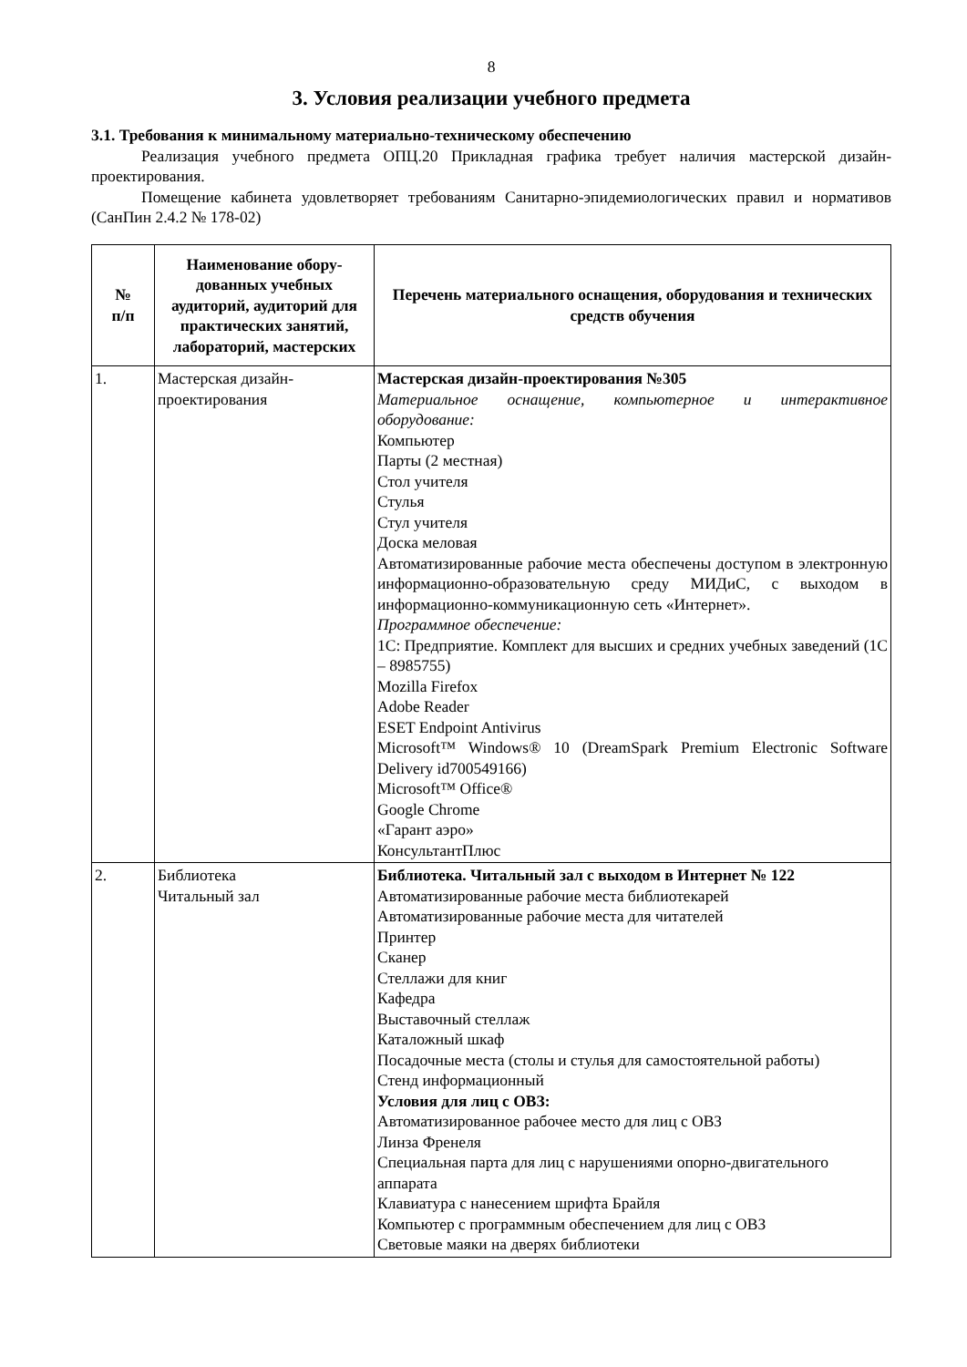8
3. Условия реализации учебного предмета
3.1. Требования к минимальному материально-техническому обеспечению
Реализация учебного предмета ОПЦ.20 Прикладная графика требует наличия мастерской дизайн-проектирования.
Помещение кабинета удовлетворяет требованиям Санитарно-эпидемиологических правил и нормативов (СанПин 2.4.2 № 178-02)
| № п/п | Наименование обору-дованных учебных аудиторий, аудиторий для практических занятий, лабораторий, мастерских | Перечень материального оснащения, оборудования и технических средств обучения |
| --- | --- | --- |
| 1. | Мастерская дизайн-проектирования | Мастерская дизайн-проектирования №305 Материальное оснащение, компьютерное и интерактивное оборудование: Компьютер Парты (2 местная) Стол учителя Стулья Стул учителя Доска меловая Автоматизированные рабочие места обеспечены доступом в электронную информационно-образовательную среду МИДиС, с выходом в информационно-коммуникационную сеть «Интернет». Программное обеспечение: 1С: Предприятие. Комплект для высших и средних учебных заведений (1С – 8985755) Mozilla Firefox Adobe Reader ESET Endpoint Antivirus Microsoft™ Windows® 10 (DreamSpark Premium Electronic Software Delivery id700549166) Microsoft™ Office® Google Chrome «Гарант аэро» КонсультантПлюс |
| 2. | Библиотека Читальный зал | Библиотека. Читальный зал с выходом в Интернет № 122 Автоматизированные рабочие места библиотекарей Автоматизированные рабочие места для читателей Принтер Сканер Стеллажи для книг Кафедра Выставочный стеллаж Каталожный шкаф Посадочные места (столы и стулья для самостоятельной работы) Стенд информационный Условия для лиц с ОВЗ: Автоматизированное рабочее место для лиц с ОВЗ Линза Френеля Специальная парта для лиц с нарушениями опорно-двигательного аппарата Клавиатура с нанесением шрифта Брайля Компьютер с программным обеспечением для лиц с ОВЗ Световые маяки на дверях библиотеки |